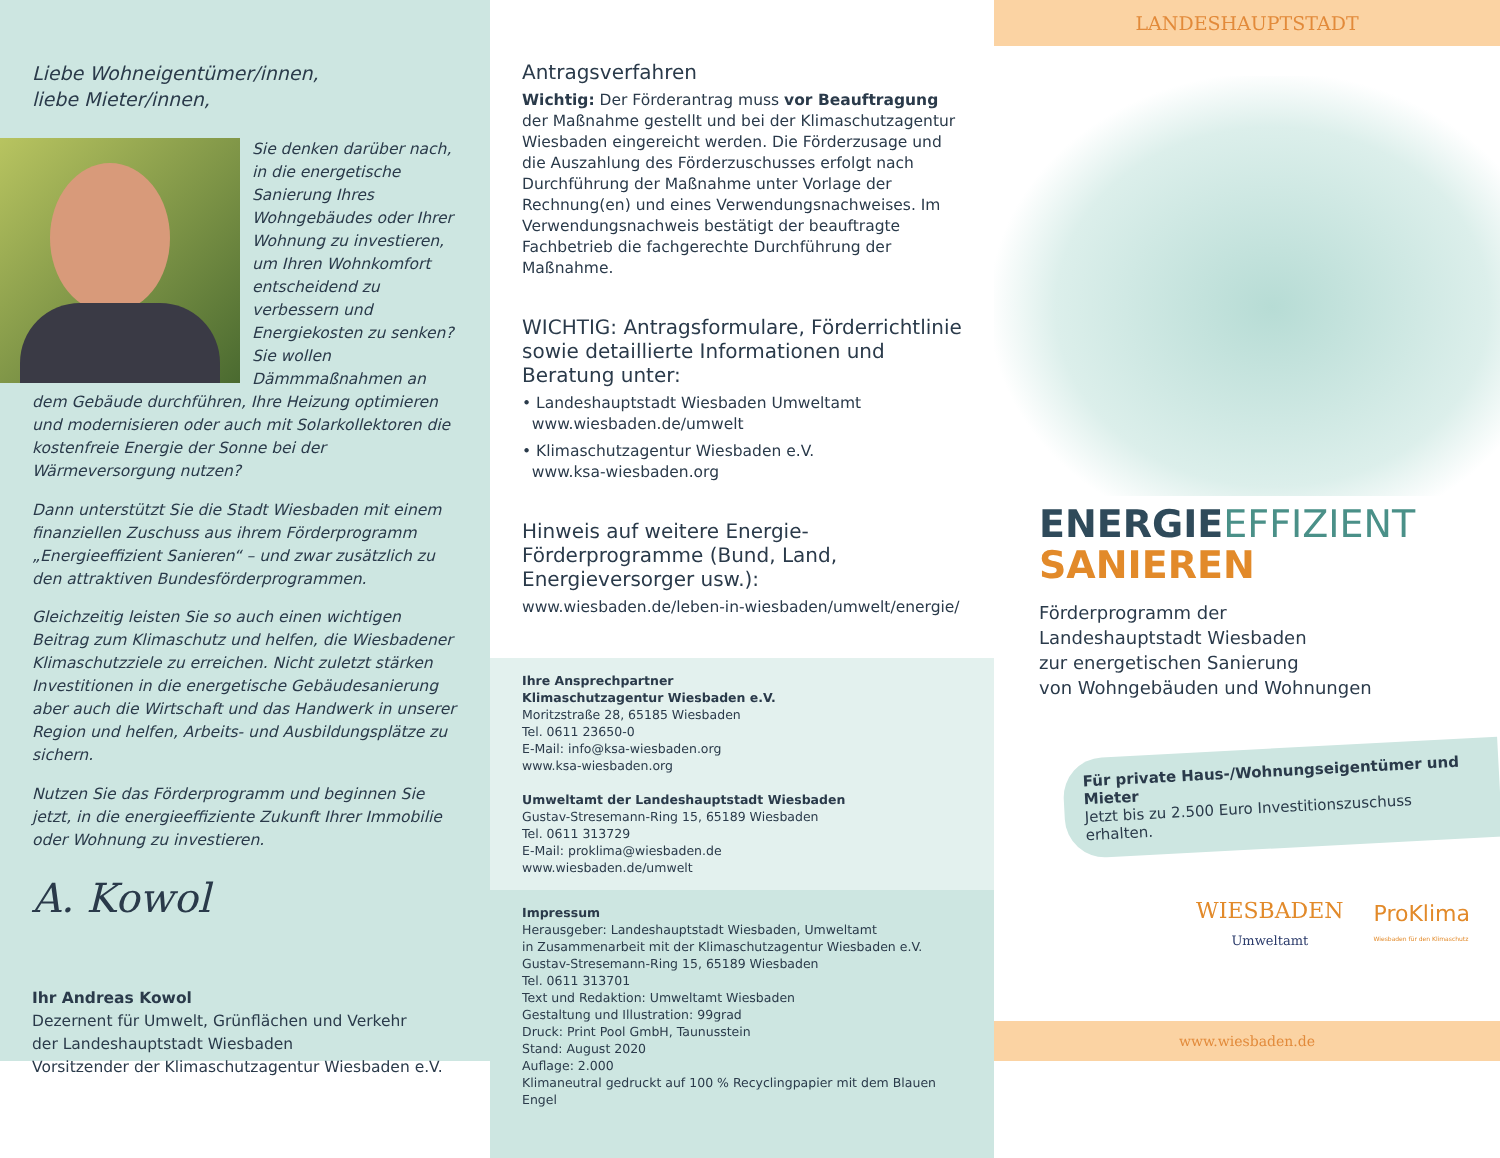Liebe Wohneigentümer/innen,
liebe Mieter/innen,
Sie denken darüber nach, in die energetische Sanierung Ihres Wohngebäudes oder Ihrer Wohnung zu investieren, um Ihren Wohnkomfort entscheidend zu verbessern und Energiekosten zu senken? Sie wollen Dämmmaßnahmen an dem Gebäude durchführen, Ihre Heizung optimieren und modernisieren oder auch mit Solarkollektoren die kostenfreie Energie der Sonne bei der Wärmeversorgung nutzen?
Dann unterstützt Sie die Stadt Wiesbaden mit einem finanziellen Zuschuss aus ihrem Förderprogramm „Energieeffizient Sanieren“ – und zwar zusätzlich zu den attraktiven Bundesförderprogrammen.
Gleichzeitig leisten Sie so auch einen wichtigen Beitrag zum Klimaschutz und helfen, die Wiesbadener Klimaschutzziele zu erreichen. Nicht zuletzt stärken Investitionen in die energetische Gebäudesanierung aber auch die Wirtschaft und das Handwerk in unserer Region und helfen, Arbeits- und Ausbildungsplätze zu sichern.
Nutzen Sie das Förderprogramm und beginnen Sie jetzt, in die energieeffiziente Zukunft Ihrer Immobilie oder Wohnung zu investieren.
A. Kowol
Ihr Andreas Kowol
Dezernent für Umwelt, Grünflächen und Verkehr
der Landeshauptstadt Wiesbaden
Vorsitzender der Klimaschutzagentur Wiesbaden e.V.
Antragsverfahren
Wichtig: Der Förderantrag muss vor Beauftragung der Maßnahme gestellt und bei der Klimaschutzagentur Wiesbaden eingereicht werden. Die Förderzusage und die Auszahlung des Förderzuschusses erfolgt nach Durchführung der Maßnahme unter Vorlage der Rechnung(en) und eines Verwendungsnachweises. Im Verwendungsnachweis bestätigt der beauftragte Fachbetrieb die fachgerechte Durchführung der Maßnahme.
WICHTIG: Antragsformulare, Förderrichtlinie sowie detaillierte Informationen und Beratung unter:
• Landeshauptstadt Wiesbaden Umweltamt
www.wiesbaden.de/umwelt
• Klimaschutzagentur Wiesbaden e.V.
www.ksa-wiesbaden.org
Hinweis auf weitere Energie-Förderprogramme (Bund, Land, Energieversorger usw.):
www.wiesbaden.de/leben-in-wiesbaden/umwelt/energie/
Ihre Ansprechpartner
Klimaschutzagentur Wiesbaden e.V.
Moritzstraße 28, 65185 Wiesbaden
Tel. 0611 23650-0
E-Mail: info@ksa-wiesbaden.org
www.ksa-wiesbaden.org
Umweltamt der Landeshauptstadt Wiesbaden
Gustav-Stresemann-Ring 15, 65189 Wiesbaden
Tel. 0611 313729
E-Mail: proklima@wiesbaden.de
www.wiesbaden.de/umwelt
Impressum
Herausgeber: Landeshauptstadt Wiesbaden, Umweltamt
in Zusammenarbeit mit der Klimaschutzagentur Wiesbaden e.V.
Gustav-Stresemann-Ring 15, 65189 Wiesbaden
Tel. 0611 313701
Text und Redaktion: Umweltamt Wiesbaden
Gestaltung und Illustration: 99grad
Druck: Print Pool GmbH, Taunusstein
Stand: August 2020
Auflage: 2.000
Klimaneutral gedruckt auf 100 % Recyclingpapier mit dem Blauen Engel
LANDESHAUPTSTADT
ENERGIEEFFIZIENT
SANIEREN
Förderprogramm der
Landeshauptstadt Wiesbaden
zur energetischen Sanierung
von Wohngebäuden und Wohnungen
Für private Haus-/Wohnungseigentümer und Mieter
Jetzt bis zu 2.500 Euro Investitionszuschuss erhalten.
WIESBADEN
Umweltamt
ProKlima
Wiesbaden für den Klimaschutz
www.wiesbaden.de